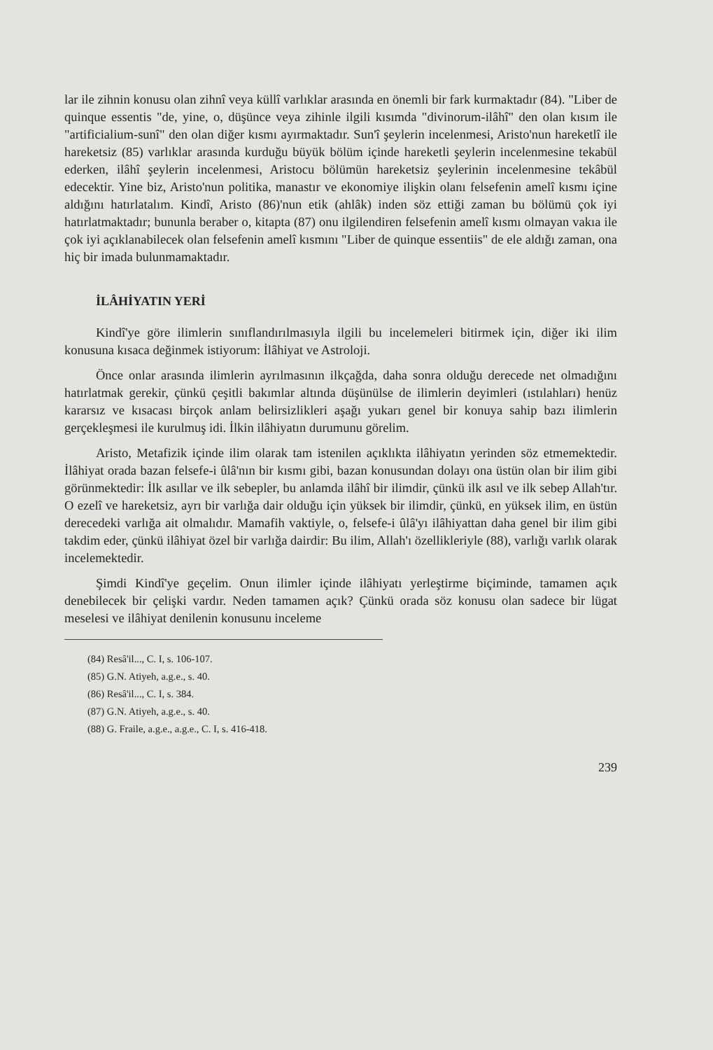lar ile zihnin konusu olan zihnî veya küllî varlıklar arasında en önemli bir fark kurmaktadır (84). "Liber de quinque essentis "de, yine, o, düşünce veya zihinle ilgili kısımda "divinorum-ilâhî" den olan kısım ile "artificialium-sunî" den olan diğer kısmı ayırmaktadır. Sun'î şeylerin incelenmesi, Aristo'nun hareketlî ile hareketsiz (85) varlıklar arasında kurduğu büyük bölüm içinde hareketli şeylerin incelenmesine tekabül ederken, ilâhî şeylerin incelenmesi, Aristocu bölümün hareketsiz şeylerinin incelenmesine tekâbül edecektir. Yine biz, Aristo'nun politika, manastır ve ekonomiye ilişkin olanı felsefenin amelî kısmı içine aldığını hatırlatalım. Kindî, Aristo (86)'nun etik (ahlâk) inden söz ettiği zaman bu bölümü çok iyi hatırlatmaktadır; bununla beraber o, kitapta (87) onu ilgilendiren felsefenin amelî kısmı olmayan vakıa ile çok iyi açıklanabilecek olan felsefenin amelî kısmını "Liber de quinque essentiis" de ele aldığı zaman, ona hiç bir imada bulunmamaktadır.
İLÂHİYATIN YERİ
Kindî'ye göre ilimlerin sınıflandırılmasıyla ilgili bu incelemeleri bitirmek için, diğer iki ilim konusuna kısaca değinmek istiyorum: İlâhiyat ve Astroloji.
Önce onlar arasında ilimlerin ayrılmasının ilkçağda, daha sonra olduğu derecede net olmadığını hatırlatmak gerekir, çünkü çeşitli bakımlar altında düşünülse de ilimlerin deyimleri (ıstılahları) henüz kararsız ve kısacası birçok anlam belirsizlikleri aşağı yukarı genel bir konuya sahip bazı ilimlerin gerçekleşmesi ile kurulmuş idi. İlkin ilâhiyatın durumunu görelim.
Aristo, Metafizik içinde ilim olarak tam istenilen açıklıkta ilâhiyatın yerinden söz etmemektedir. İlâhiyat orada bazan felsefe-i ûlâ'nın bir kısmı gibi, bazan konusundan dolayı ona üstün olan bir ilim gibi görünmektedir: İlk asıllar ve ilk sebepler, bu anlamda ilâhî bir ilimdir, çünkü ilk asıl ve ilk sebep Allah'tır. O ezelî ve hareketsiz, ayrı bir varlığa dair olduğu için yüksek bir ilimdir, çünkü, en yüksek ilim, en üstün derecedeki varlığa ait olmalıdır. Mamafih vaktiyle, o, felsefe-i ûlâ'yı ilâhiyattan daha genel bir ilim gibi takdim eder, çünkü ilâhiyat özel bir varlığa dairdir: Bu ilim, Allah'ı özellikleriyle (88), varlığı varlık olarak incelemektedir.
Şimdi Kindî'ye geçelim. Onun ilimler içinde ilâhiyatı yerleştirme biçiminde, tamamen açık denebilecek bir çelişki vardır. Neden tamamen açık? Çünkü orada söz konusu olan sadece bir lügat meselesi ve ilâhiyat denilenin konusunu inceleme
(84) Resâ'il..., C. I, s. 106-107.
(85) G.N. Atiyeh, a.g.e., s. 40.
(86) Resâ'il..., C. I, s. 384.
(87) G.N. Atiyeh, a.g.e., s. 40.
(88) G. Fraile, a.g.e., a.g.e., C. I, s. 416-418.
239